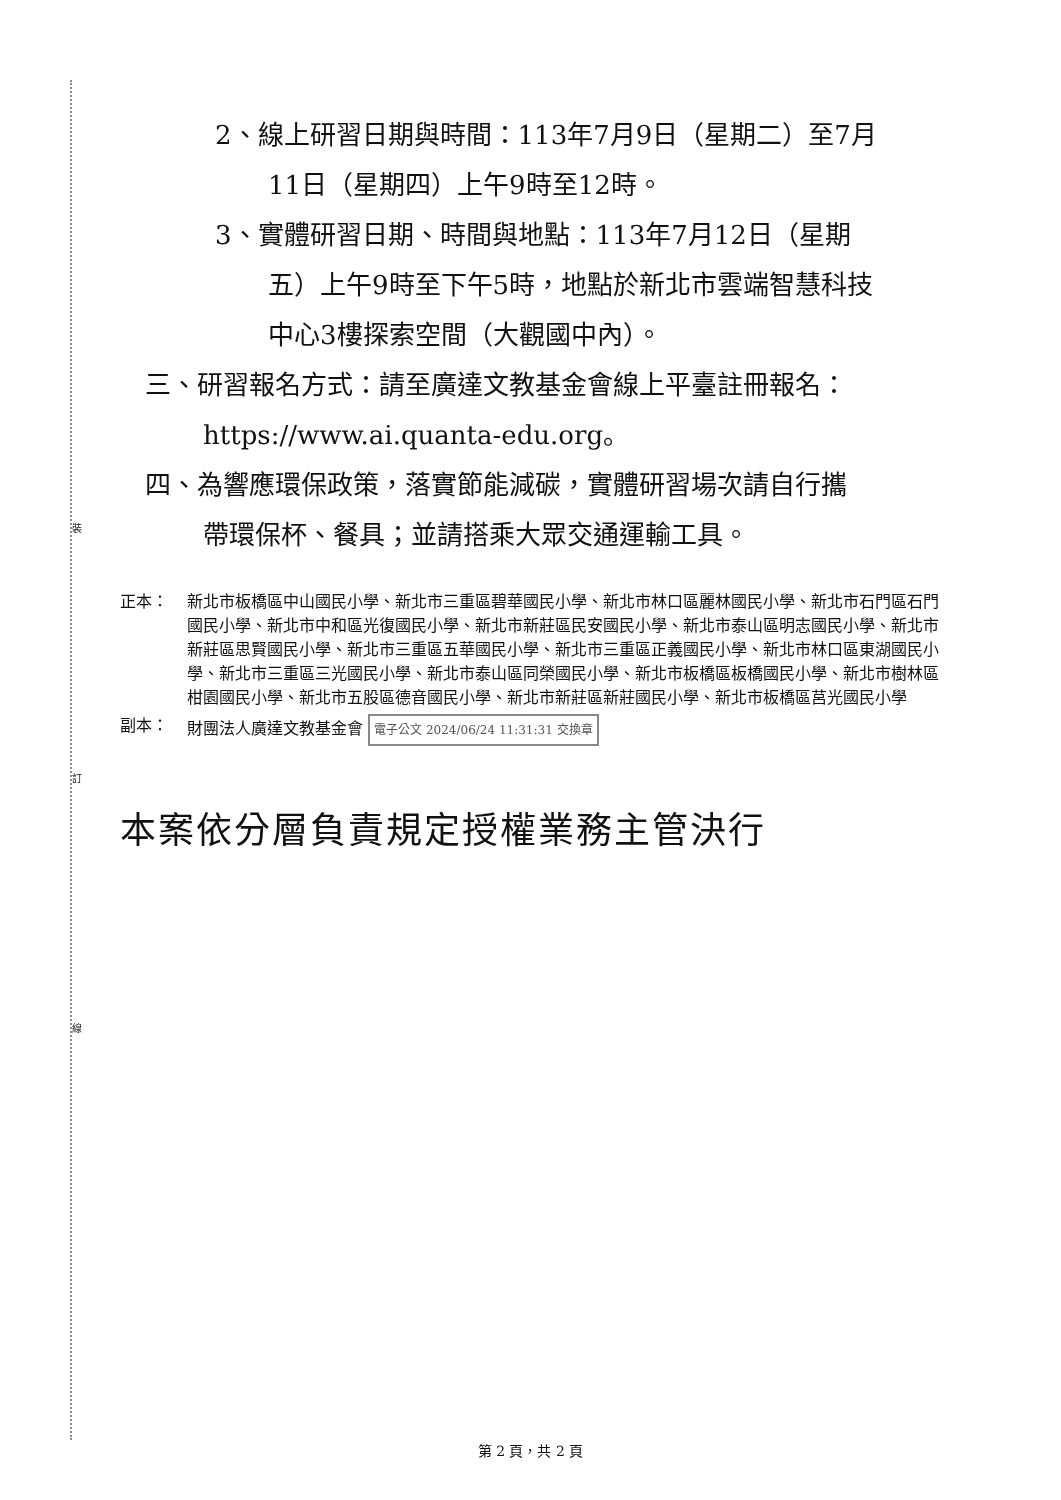裝
訂
線
2、線上研習日期與時間：113年7月9日（星期二）至7月
11日（星期四）上午9時至12時。
3、實體研習日期、時間與地點：113年7月12日（星期
五）上午9時至下午5時，地點於新北市雲端智慧科技
中心3樓探索空間（大觀國中內）。
三、研習報名方式：請至廣達文教基金會線上平臺註冊報名：
https://www.ai.quanta-edu.org。
四、為響應環保政策，落實節能減碳，實體研習場次請自行攜
帶環保杯、餐具；並請搭乘大眾交通運輸工具。
正本： 新北市板橋區中山國民小學、新北市三重區碧華國民小學、新北市林口區麗林國民小學、新北市石門區石門國民小學、新北市中和區光復國民小學、新北市新莊區民安國民小學、新北市泰山區明志國民小學、新北市新莊區思賢國民小學、新北市三重區五華國民小學、新北市三重區正義國民小學、新北市林口區東湖國民小學、新北市三重區三光國民小學、新北市泰山區同榮國民小學、新北市板橋區板橋國民小學、新北市樹林區柑園國民小學、新北市五股區德音國民小學、新北市新莊區新莊國民小學、新北市板橋區莒光國民小學
副本： 財團法人廣達文教基金會 電子公文 2024/06/24 11:31:31 交換章
本案依分層負責規定授權業務主管決行
第 2 頁，共 2 頁